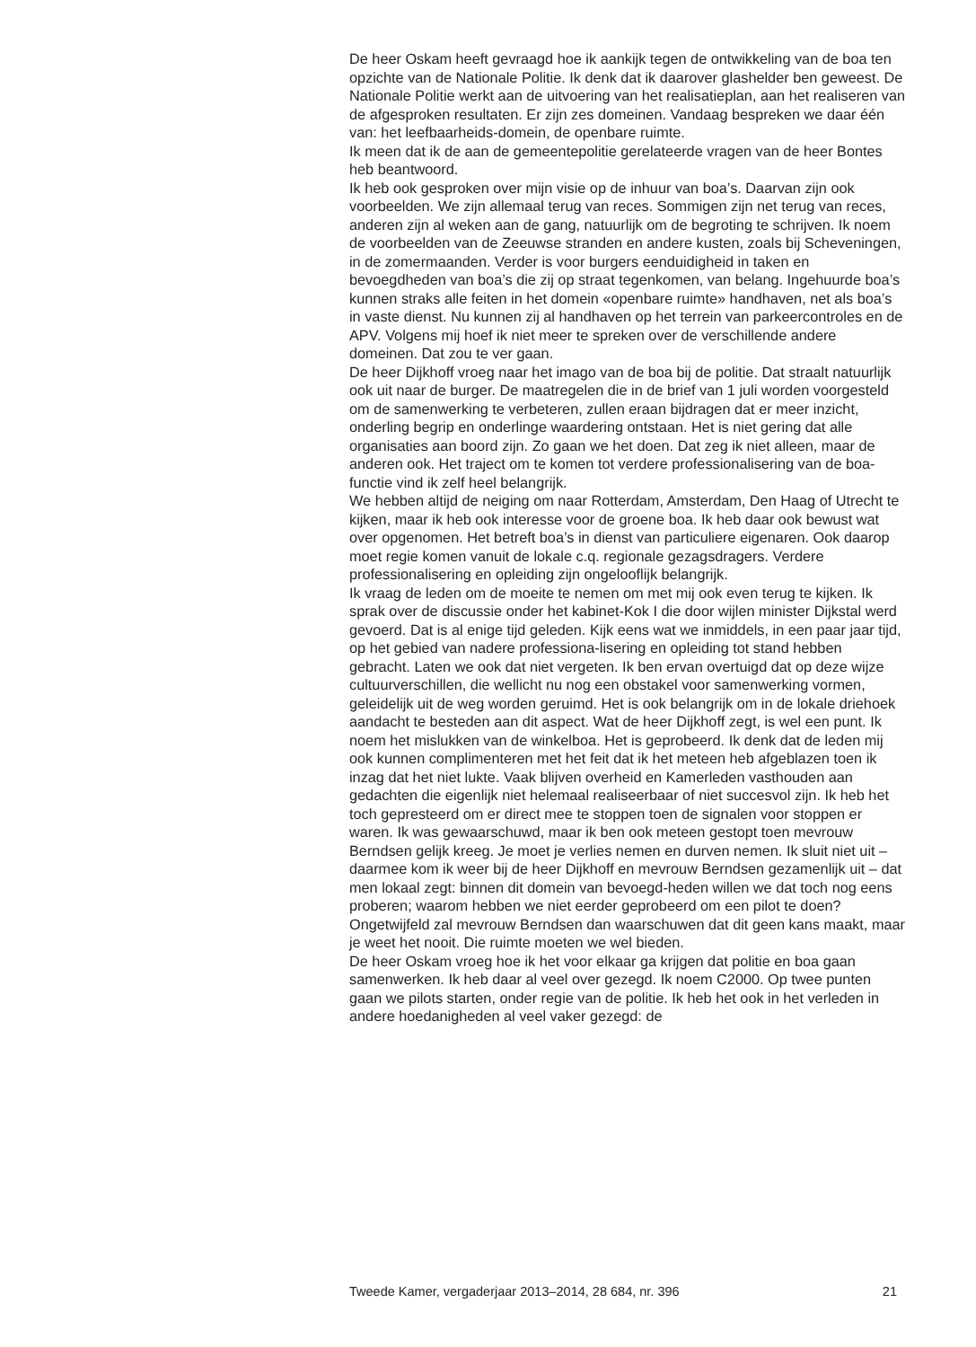De heer Oskam heeft gevraagd hoe ik aankijk tegen de ontwikkeling van de boa ten opzichte van de Nationale Politie. Ik denk dat ik daarover glashelder ben geweest. De Nationale Politie werkt aan de uitvoering van het realisatieplan, aan het realiseren van de afgesproken resultaten. Er zijn zes domeinen. Vandaag bespreken we daar één van: het leefbaarheids-domein, de openbare ruimte.
Ik meen dat ik de aan de gemeentepolitie gerelateerde vragen van de heer Bontes heb beantwoord.
Ik heb ook gesproken over mijn visie op de inhuur van boa’s. Daarvan zijn ook voorbeelden. We zijn allemaal terug van reces. Sommigen zijn net terug van reces, anderen zijn al weken aan de gang, natuurlijk om de begroting te schrijven. Ik noem de voorbeelden van de Zeeuwse stranden en andere kusten, zoals bij Scheveningen, in de zomermaanden. Verder is voor burgers eenduidigheid in taken en bevoegdheden van boa’s die zij op straat tegenkomen, van belang. Ingehuurde boa’s kunnen straks alle feiten in het domein «openbare ruimte» handhaven, net als boa’s in vaste dienst. Nu kunnen zij al handhaven op het terrein van parkeercontroles en de APV. Volgens mij hoef ik niet meer te spreken over de verschillende andere domeinen. Dat zou te ver gaan.
De heer Dijkhoff vroeg naar het imago van de boa bij de politie. Dat straalt natuurlijk ook uit naar de burger. De maatregelen die in de brief van 1 juli worden voorgesteld om de samenwerking te verbeteren, zullen eraan bijdragen dat er meer inzicht, onderling begrip en onderlinge waardering ontstaan. Het is niet gering dat alle organisaties aan boord zijn. Zo gaan we het doen. Dat zeg ik niet alleen, maar de anderen ook. Het traject om te komen tot verdere professionalisering van de boa-functie vind ik zelf heel belangrijk.
We hebben altijd de neiging om naar Rotterdam, Amsterdam, Den Haag of Utrecht te kijken, maar ik heb ook interesse voor de groene boa. Ik heb daar ook bewust wat over opgenomen. Het betreft boa’s in dienst van particuliere eigenaren. Ook daarop moet regie komen vanuit de lokale c.q. regionale gezagsdragers. Verdere professionalisering en opleiding zijn ongelooflijk belangrijk.
Ik vraag de leden om de moeite te nemen om met mij ook even terug te kijken. Ik sprak over de discussie onder het kabinet-Kok I die door wijlen minister Dijkstal werd gevoerd. Dat is al enige tijd geleden. Kijk eens wat we inmiddels, in een paar jaar tijd, op het gebied van nadere professiona-lisering en opleiding tot stand hebben gebracht. Laten we ook dat niet vergeten. Ik ben ervan overtuigd dat op deze wijze cultuurverschillen, die wellicht nu nog een obstakel voor samenwerking vormen, geleidelijk uit de weg worden geruimd. Het is ook belangrijk om in de lokale driehoek aandacht te besteden aan dit aspect. Wat de heer Dijkhoff zegt, is wel een punt. Ik noem het mislukken van de winkelboa. Het is geprobeerd. Ik denk dat de leden mij ook kunnen complimenteren met het feit dat ik het meteen heb afgeblazen toen ik inzag dat het niet lukte. Vaak blijven overheid en Kamerleden vasthouden aan gedachten die eigenlijk niet helemaal realiseerbaar of niet succesvol zijn. Ik heb het toch gepresteerd om er direct mee te stoppen toen de signalen voor stoppen er waren. Ik was gewaarschuwd, maar ik ben ook meteen gestopt toen mevrouw Berndsen gelijk kreeg. Je moet je verlies nemen en durven nemen. Ik sluit niet uit – daarmee kom ik weer bij de heer Dijkhoff en mevrouw Berndsen gezamenlijk uit – dat men lokaal zegt: binnen dit domein van bevoegd-heden willen we dat toch nog eens proberen; waarom hebben we niet eerder geprobeerd om een pilot te doen? Ongetwijfeld zal mevrouw Berndsen dan waarschuwen dat dit geen kans maakt, maar je weet het nooit. Die ruimte moeten we wel bieden.
De heer Oskam vroeg hoe ik het voor elkaar ga krijgen dat politie en boa gaan samenwerken. Ik heb daar al veel over gezegd. Ik noem C2000. Op twee punten gaan we pilots starten, onder regie van de politie. Ik heb het ook in het verleden in andere hoedanigheden al veel vaker gezegd: de
Tweede Kamer, vergaderjaar 2013–2014, 28 684, nr. 396 21